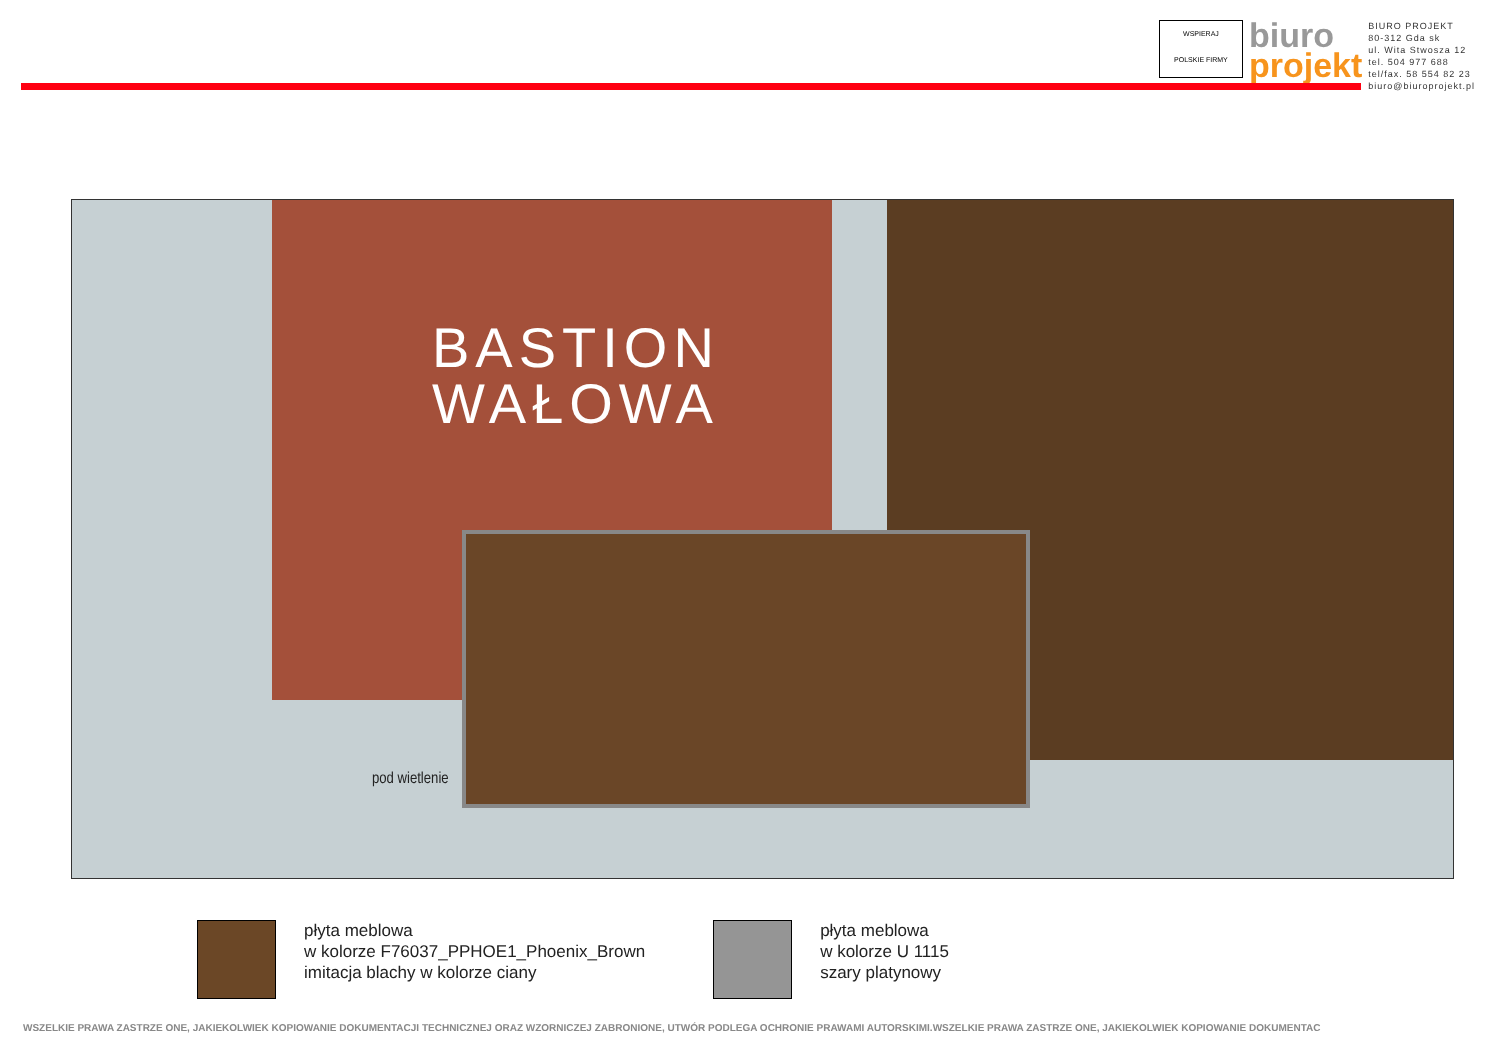WSPIERAJ
POLSKIE FIRMY
biuro
projekt
BIURO PROJEKT
80-312 Gda sk
ul. Wita Stwosza 12
tel. 504 977 688
tel/fax. 58 554 82 23
biuro@biuroprojekt.pl
BASTION
WAŁOWA
pod wietlenie
płyta meblowa
w kolorze F76037_PPHOE1_Phoenix_Brown
imitacja blachy w kolorze ciany
płyta meblowa
w kolorze U 1115
szary platynowy
WSZELKIE PRAWA ZASTRZE ONE, JAKIEKOLWIEK KOPIOWANIE DOKUMENTACJI TECHNICZNEJ ORAZ WZORNICZEJ ZABRONIONE, UTWÓR PODLEGA OCHRONIE PRAWAMI AUTORSKIMI.WSZELKIE PRAWA ZASTRZE ONE, JAKIEKOLWIEK KOPIOWANIE DOKUMENTAC